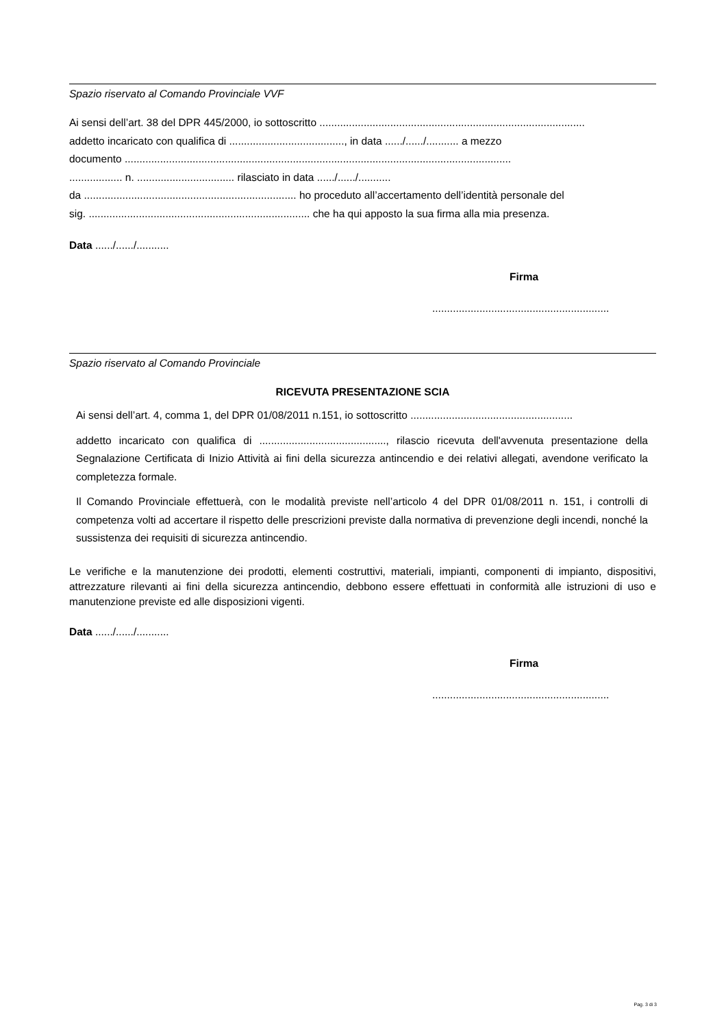Spazio riservato al Comando Provinciale VVF
Ai sensi dell’art. 38 del DPR 445/2000, io sottoscritto ..........................................................................................
addetto incaricato con qualifica di ......................................., in data ....../....../........... a mezzo
documento ...................................................................................................................................
.................. n. ................................. rilasciato in data ....../....../...........
da ........................................................................ ho proceduto all’accertamento dell’identità personale del
sig. ........................................................................... che ha qui apposto la sua firma alla mia presenza.
Data ....../....../...........
Firma
............................................................
Spazio riservato al Comando Provinciale
RICEVUTA PRESENTAZIONE SCIA
Ai sensi dell’art. 4, comma 1, del DPR 01/08/2011 n.151, io sottoscritto .......................................................
addetto incaricato con qualifica di ..........................................., rilascio ricevuta dell'avvenuta presentazione della Segnalazione Certificata di Inizio Attività ai fini della sicurezza antincendio e dei relativi allegati, avendone verificato la completezza formale.
Il Comando Provinciale effettuerà, con le modalità previste nell’articolo 4 del DPR 01/08/2011 n. 151, i controlli di competenza volti ad accertare il rispetto delle prescrizioni previste dalla normativa di prevenzione degli incendi, nonché la sussistenza dei requisiti di sicurezza antincendio.
Le verifiche e la manutenzione dei prodotti, elementi costruttivi, materiali, impianti, componenti di impianto, dispositivi, attrezzature rilevanti ai fini della sicurezza antincendio, debbono essere effettuati in conformità alle istruzioni di uso e manutenzione previste ed alle disposizioni vigenti.
Data ....../....../...........
Firma
............................................................
Pag. 3 di 3